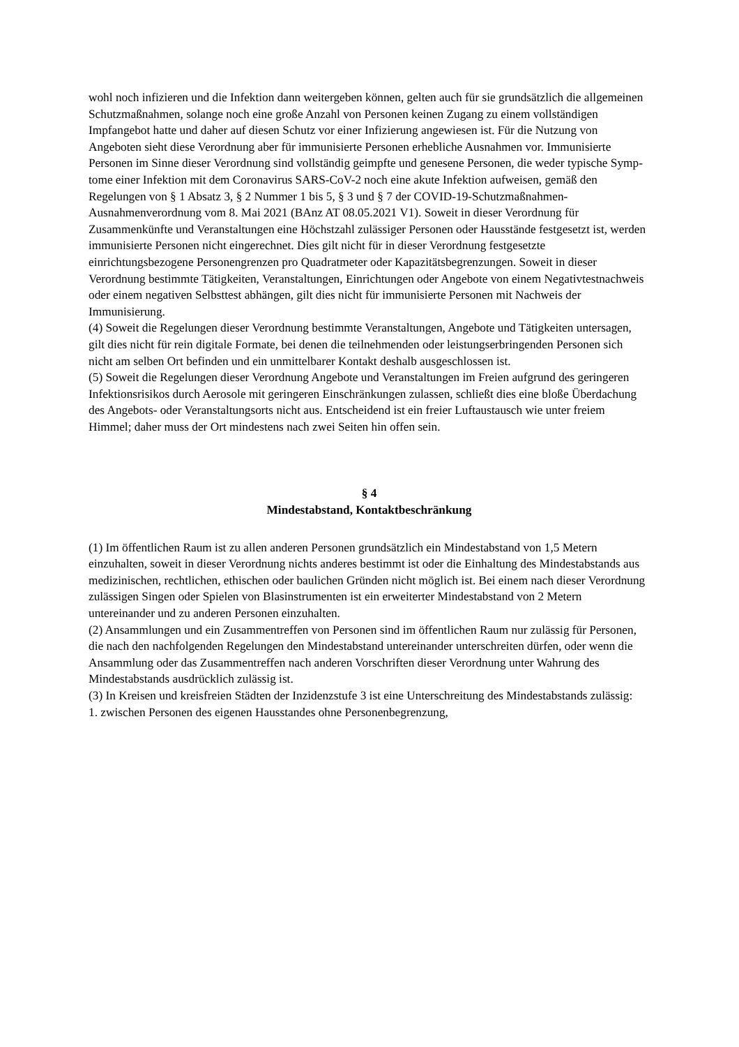wohl noch infizieren und die Infektion dann weitergeben können, gelten auch für sie grund­sätzlich die allgemeinen Schutzmaßnahmen, solange noch eine große Anzahl von Personen keinen Zugang zu einem vollständigen Impfangebot hatte und daher auf diesen Schutz vor ei­ner Infizierung angewiesen ist. Für die Nutzung von Angeboten sieht diese Verordnung aber für immunisierte Personen erhebliche Ausnahmen vor. Immunisierte Personen im Sinne die­ser Verordnung sind vollständig geimpfte und genesene Personen, die weder typische Symp­tome einer Infektion mit dem Coronavirus SARS-CoV-2 noch eine akute Infektion aufweisen, gemäß den Regelungen von § 1 Absatz 3, § 2 Nummer 1 bis 5, § 3 und § 7 der COVID-19-Schutzmaßnahmen-Ausnahmenverordnung vom 8. Mai 2021 (BAnz AT 08.05.2021 V1). So­weit in dieser Verordnung für Zusammenkünfte und Veranstaltungen eine Höchstzahl zulässi­ger Personen oder Hausstände festgesetzt ist, werden immunisierte Personen nicht eingerech­net. Dies gilt nicht für in dieser Verordnung festgesetzte einrichtungsbezogene Personengren­zen pro Quadratmeter oder Kapazitätsbegrenzungen. Soweit in dieser Verordnung bestimmte Tätigkeiten, Veranstaltungen, Einrichtungen oder Angebote von einem Negativtestnachweis oder einem negativen Selbsttest abhängen, gilt dies nicht für immunisierte Personen mit Nachweis der Immunisierung.
(4) Soweit die Regelungen dieser Verordnung bestimmte Veranstaltungen, Angebote und Tä­tigkeiten untersagen, gilt dies nicht für rein digitale Formate, bei denen die teilnehmenden o­der leistungserbringenden Personen sich nicht am selben Ort befinden und ein unmittelbarer Kontakt deshalb ausgeschlossen ist.
(5) Soweit die Regelungen dieser Verordnung Angebote und Veranstaltungen im Freien auf­grund des geringeren Infektionsrisikos durch Aerosole mit geringeren Einschränkungen zulas­sen, schließt dies eine bloße Überdachung des Angebots- oder Veranstaltungsorts nicht aus. Entscheidend ist ein freier Luftaustausch wie unter freiem Himmel; daher muss der Ort min­destens nach zwei Seiten hin offen sein.
§ 4
Mindestabstand, Kontaktbeschränkung
(1) Im öffentlichen Raum ist zu allen anderen Personen grundsätzlich ein Mindestabstand von 1,5 Metern einzuhalten, soweit in dieser Verordnung nichts anderes bestimmt ist oder die Ein­haltung des Mindestabstands aus medizinischen, rechtlichen, ethischen oder baulichen Grün­den nicht möglich ist. Bei einem nach dieser Verordnung zulässigen Singen oder Spielen von Blasinstrumenten ist ein erweiterter Mindestabstand von 2 Metern untereinander und zu ande­ren Personen einzuhalten.
(2) Ansammlungen und ein Zusammentreffen von Personen sind im öffentlichen Raum nur zulässig für Personen, die nach den nachfolgenden Regelungen den Mindestabstand unterei­nander unterschreiten dürfen, oder wenn die Ansammlung oder das Zusammentreffen nach anderen Vorschriften dieser Verordnung unter Wahrung des Mindestabstands ausdrücklich zulässig ist.
(3) In Kreisen und kreisfreien Städten der Inzidenzstufe 3 ist eine Unterschreitung des Min­destabstands zulässig:
1. zwischen Personen des eigenen Hausstandes ohne Personenbegrenzung,